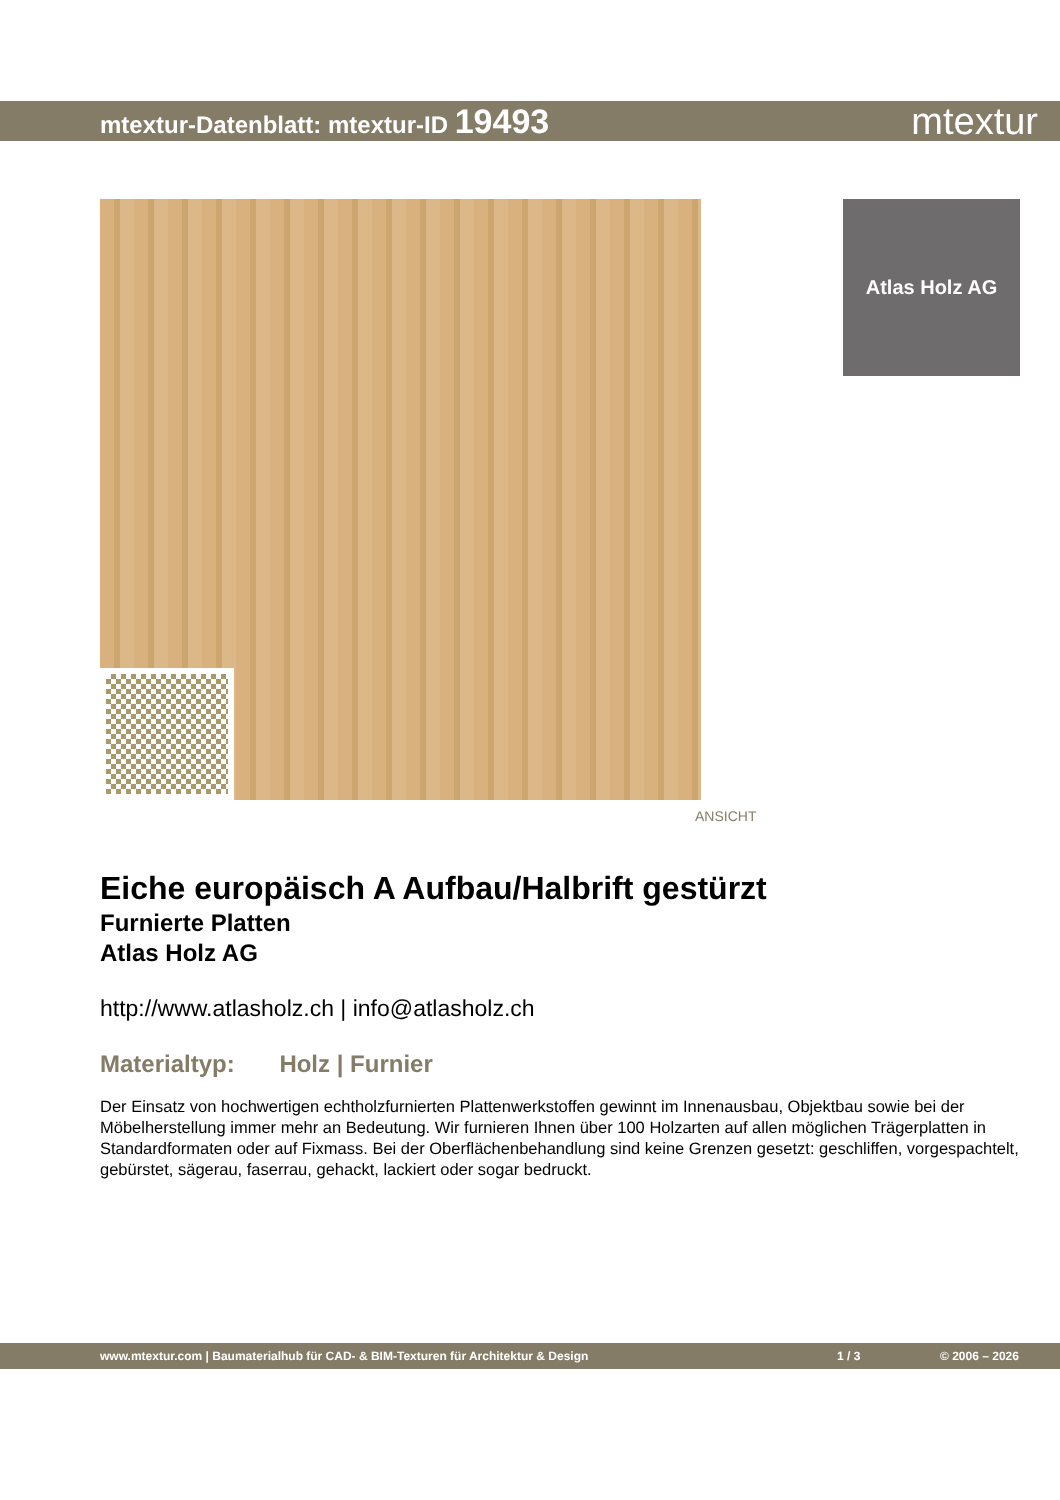mtextur-Datenblatt: mtextur-ID 19493
mtextur
Atlas Holz AG
ANSICHT
Eiche europäisch A Aufbau/Halbrift gestürzt
Furnierte Platten
Atlas Holz AG
http://www.atlasholz.ch | info@atlasholz.ch
Materialtyp: Holz | Furnier
Der Einsatz von hochwertigen echtholzfurnierten Plattenwerkstoffen gewinnt im Innenausbau, Objektbau sowie bei der Möbelherstellung immer mehr an Bedeutung. Wir furnieren Ihnen über 100 Holzarten auf allen möglichen Trägerplatten in Standardformaten oder auf Fixmass. Bei der Oberflächenbehandlung sind keine Grenzen gesetzt: geschliffen, vorgespachtelt, gebürstet, sägerau, faserrau, gehackt, lackiert oder sogar bedruckt.
www.mtextur.com | Baumaterialhub für CAD- & BIM-Texturen für Architektur & Design 1 / 3 © 2006 – 2026